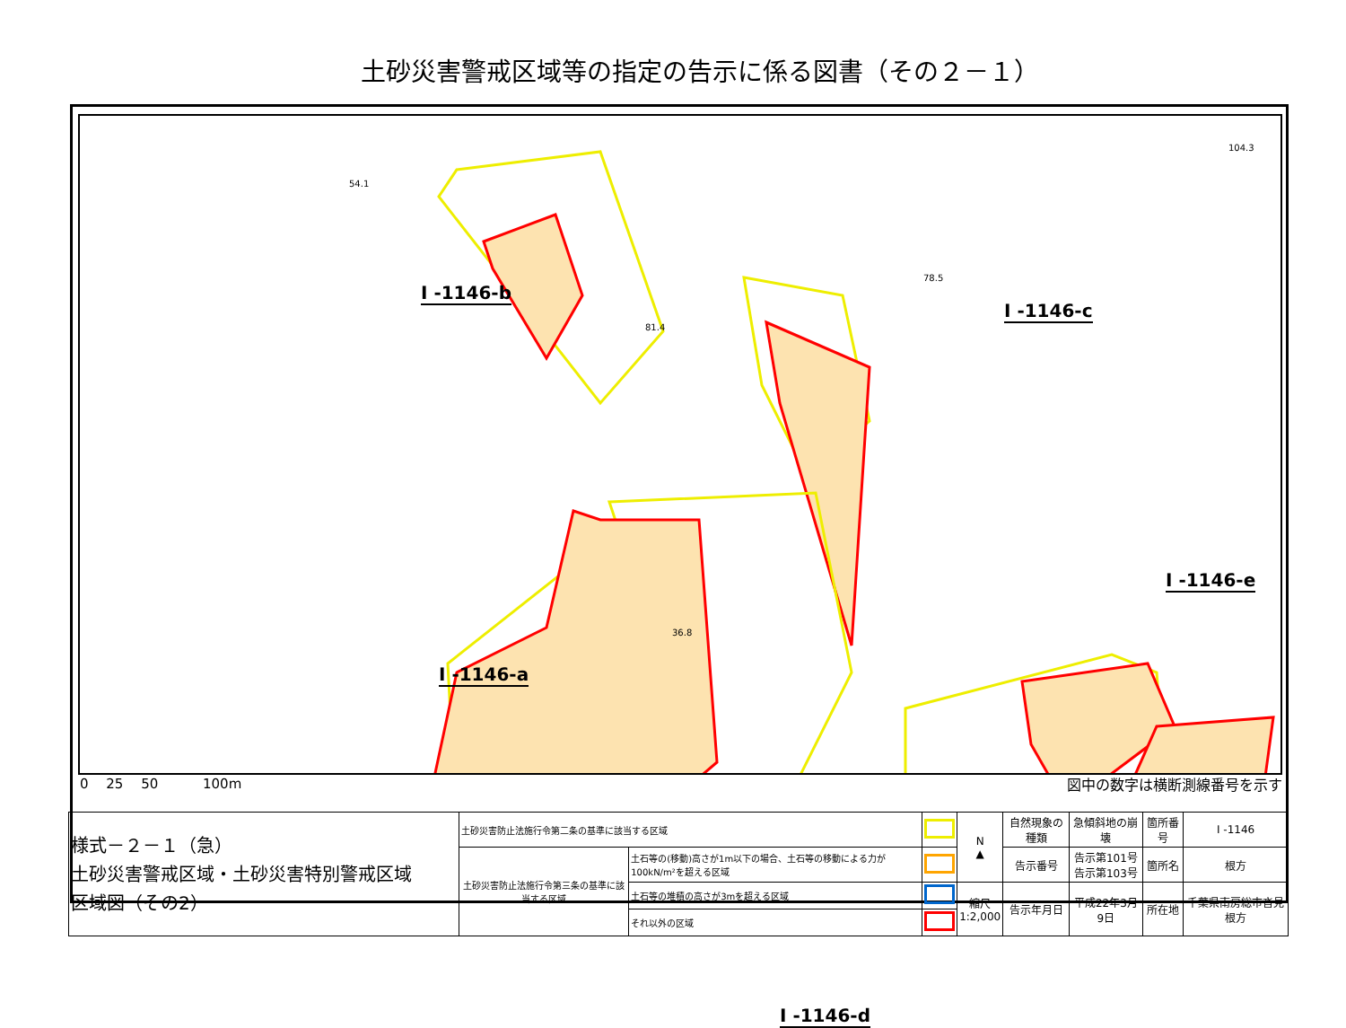土砂災害警戒区域等の指定の告示に係る図書（その２－１）
54.1
78.5
104.3
36.8
81.4
I -1146-b
I -1146-c
I -1146-a
I -1146-e
I -1146-d
0 　25 　50 　　　100m 図中の数字は横断測線番号を示す
| 様式－２－１（急） 土砂災害警戒区域・土砂災害特別警戒区域 区域図（その2） | 土砂災害防止法施行令第二条の基準に該当する区域 | | | N ▲ | 自然現象の種類 | 急傾斜地の崩壊 | 箇所番号 | I -1146 |
| | 土砂災害防止法施行令第三条の基準に該当する区域 | 土石等の(移動)高さが1m以下の場合、土石等の移動による力が100kN/m²を超える区域 | | | 告示番号 | 告示第101号 告示第103号 | 箇所名 | 根方 |
| | | 土石等の堆積の高さが3mを超える区域 | | 縮尺 1:2,000 | 告示年月日 | 平成22年3月9日 | 所在地 | 千葉県南房総市沓見根方 |
| | | それ以外の区域 | | | | | | |